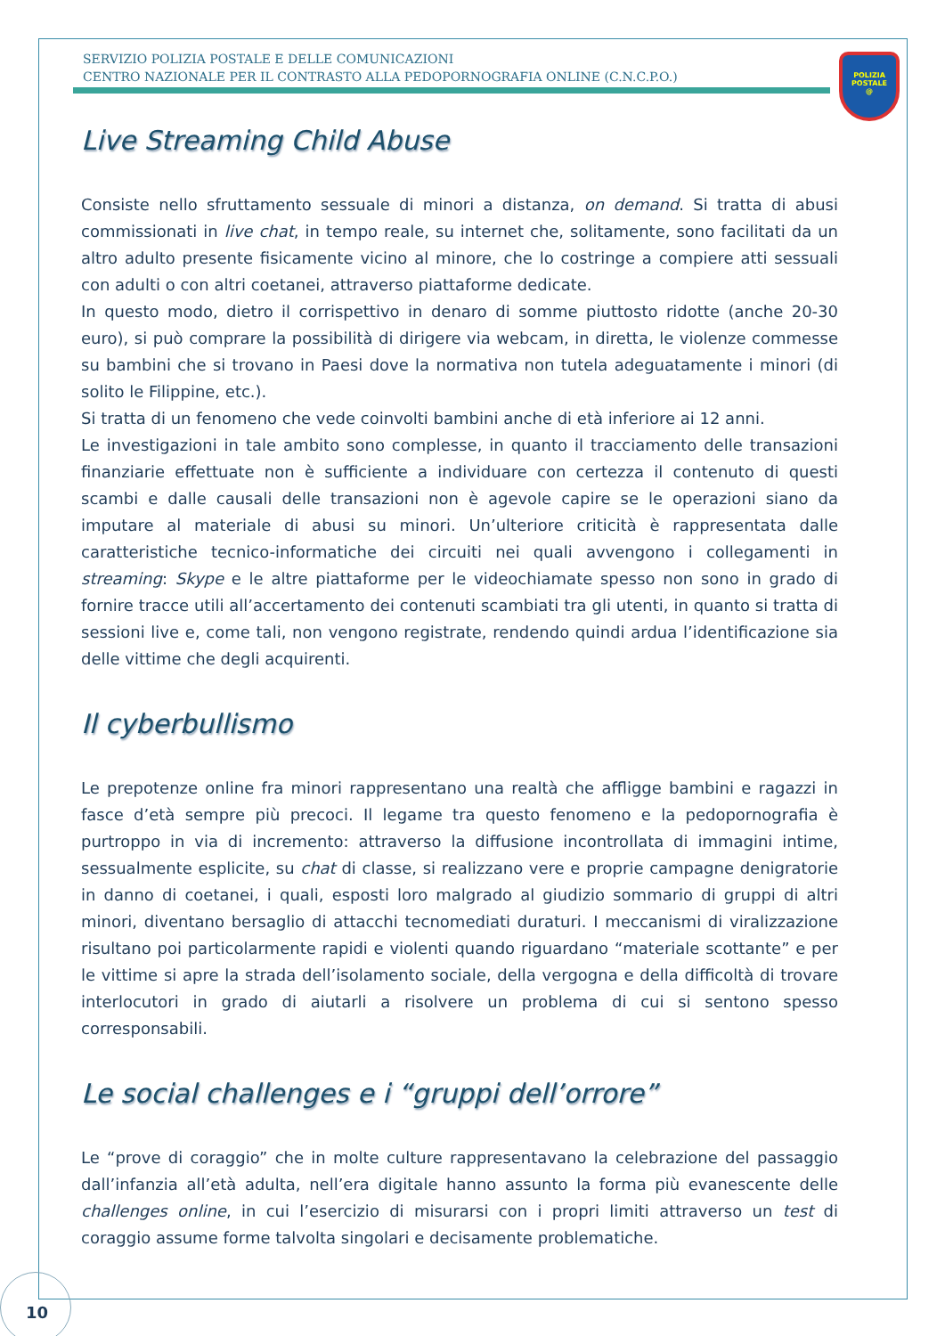SERVIZIO POLIZIA POSTALE E DELLE COMUNICAZIONI
CENTRO NAZIONALE PER IL CONTRASTO ALLA PEDOPORNOGRAFIA ONLINE (C.N.C.P.O.)
POLIZIA
POSTALE
@
Live Streaming Child Abuse
Consiste nello sfruttamento sessuale di minori a distanza, on demand. Si tratta di abusi commissionati in live chat, in tempo reale, su internet che, solitamente, sono facilitati da un altro adulto presente fisicamente vicino al minore, che lo costringe a compiere atti sessuali con adulti o con altri coetanei, attraverso piattaforme dedicate.
In questo modo, dietro il corrispettivo in denaro di somme piuttosto ridotte (anche 20-30 euro), si può comprare la possibilità di dirigere via webcam, in diretta, le violenze commesse su bambini che si trovano in Paesi dove la normativa non tutela adeguatamente i minori (di solito le Filippine, etc.).
Si tratta di un fenomeno che vede coinvolti bambini anche di età inferiore ai 12 anni.
Le investigazioni in tale ambito sono complesse, in quanto il tracciamento delle transazioni finanziarie effettuate non è sufficiente a individuare con certezza il contenuto di questi scambi e dalle causali delle transazioni non è agevole capire se le operazioni siano da imputare al materiale di abusi su minori. Un’ulteriore criticità è rappresentata dalle caratteristiche tecnico-informatiche dei circuiti nei quali avvengono i collegamenti in streaming: Skype e le altre piattaforme per le videochiamate spesso non sono in grado di fornire tracce utili all’accertamento dei contenuti scambiati tra gli utenti, in quanto si tratta di sessioni live e, come tali, non vengono registrate, rendendo quindi ardua l’identificazione sia delle vittime che degli acquirenti.
Il cyberbullismo
Le prepotenze online fra minori rappresentano una realtà che affligge bambini e ragazzi in fasce d’età sempre più precoci. Il legame tra questo fenomeno e la pedopornografia è purtroppo in via di incremento: attraverso la diffusione incontrollata di immagini intime, sessualmente esplicite, su chat di classe, si realizzano vere e proprie campagne denigratorie in danno di coetanei, i quali, esposti loro malgrado al giudizio sommario di gruppi di altri minori, diventano bersaglio di attacchi tecnomediati duraturi. I meccanismi di viralizzazione risultano poi particolarmente rapidi e violenti quando riguardano “materiale scottante” e per le vittime si apre la strada dell’isolamento sociale, della vergogna e della difficoltà di trovare interlocutori in grado di aiutarli a risolvere un problema di cui si sentono spesso corresponsabili.
Le social challenges e i “gruppi dell’orrore”
Le “prove di coraggio” che in molte culture rappresentavano la celebrazione del passaggio dall’infanzia all’età adulta, nell’era digitale hanno assunto la forma più evanescente delle challenges online, in cui l’esercizio di misurarsi con i propri limiti attraverso un test di coraggio assume forme talvolta singolari e decisamente problematiche.
10